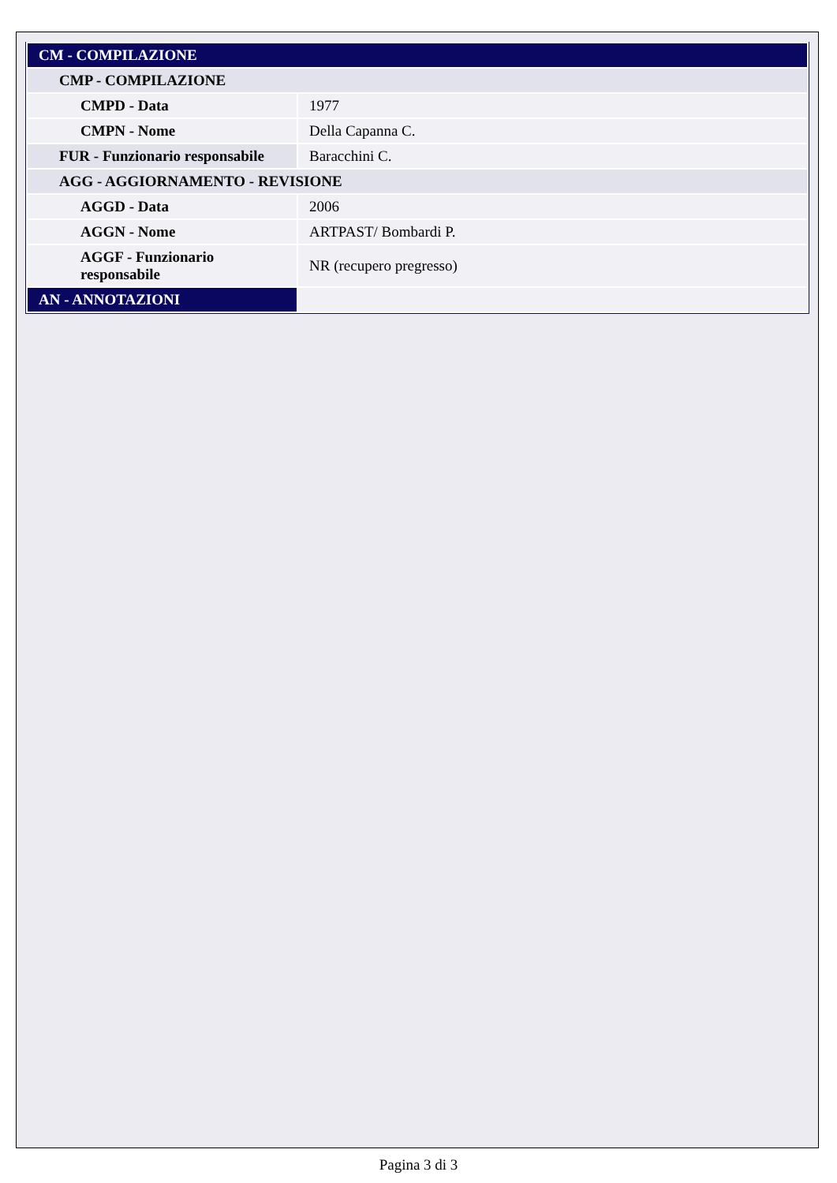| CM - COMPILAZIONE | |
| CMP - COMPILAZIONE | |
| CMPD - Data | 1977 |
| CMPN - Nome | Della Capanna C. |
| FUR - Funzionario responsabile | Baracchini C. |
| AGG - AGGIORNAMENTO - REVISIONE | |
| AGGD - Data | 2006 |
| AGGN - Nome | ARTPAST/ Bombardi P. |
| AGGF - Funzionario responsabile | NR (recupero pregresso) |
| AN - ANNOTAZIONI | |
Pagina 3 di 3